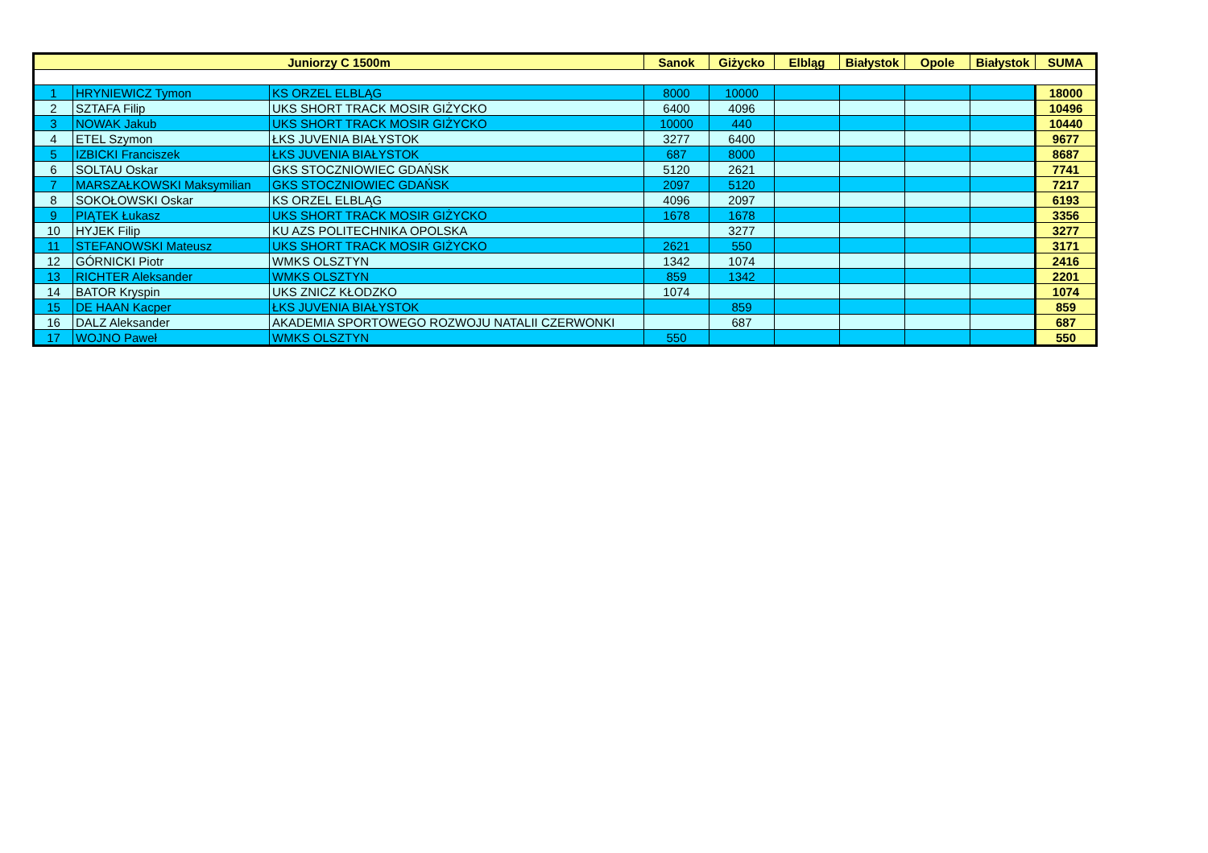| Juniorzy C 1500m | | | Sanok | Giżycko | Elbląg | Białystok | Opole | Białystok | SUMA |
| --- | --- | --- | --- | --- | --- | --- | --- | --- | --- |
| 1 | HRYNIEWICZ Tymon | KS ORZEL ELBLĄG | 8000 | 10000 | | | | | 18000 |
| 2 | SZTAFA Filip | UKS SHORT TRACK MOSIR GIŻYCKO | 6400 | 4096 | | | | | 10496 |
| 3 | NOWAK Jakub | UKS SHORT TRACK MOSIR GIŻYCKO | 10000 | 440 | | | | | 10440 |
| 4 | ETEL Szymon | ŁKS JUVENIA BIAŁYSTOK | 3277 | 6400 | | | | | 9677 |
| 5 | IZBICKI Franciszek | ŁKS JUVENIA BIAŁYSTOK | 687 | 8000 | | | | | 8687 |
| 6 | SOLTAU Oskar | GKS STOCZNIOWIEC GDAŃSK | 5120 | 2621 | | | | | 7741 |
| 7 | MARSZAŁKOWSKI Maksymilian | GKS STOCZNIOWIEC GDAŃSK | 2097 | 5120 | | | | | 7217 |
| 8 | SOKOŁOWSKI Oskar | KS ORZEL ELBLĄG | 4096 | 2097 | | | | | 6193 |
| 9 | PIĄTEK Łukasz | UKS SHORT TRACK MOSIR GIŻYCKO | 1678 | 1678 | | | | | 3356 |
| 10 | HYJEK Filip | KU AZS POLITECHNIKA OPOLSKA | | 3277 | | | | | 3277 |
| 11 | STEFANOWSKI Mateusz | UKS SHORT TRACK MOSIR GIŻYCKO | 2621 | 550 | | | | | 3171 |
| 12 | GÓRNICKI Piotr | WMKS OLSZTYN | 1342 | 1074 | | | | | 2416 |
| 13 | RICHTER Aleksander | WMKS OLSZTYN | 859 | 1342 | | | | | 2201 |
| 14 | BATOR Kryspin | UKS ZNICZ KŁODZKO | 1074 | | | | | | 1074 |
| 15 | DE HAAN Kacper | ŁKS JUVENIA BIAŁYSTOK | | 859 | | | | | 859 |
| 16 | DALZ Aleksander | AKADEMIA SPORTOWEGO ROZWOJU NATALII CZERWONKI | | 687 | | | | | 687 |
| 17 | WOJNO Paweł | WMKS OLSZTYN | 550 | | | | | | 550 |